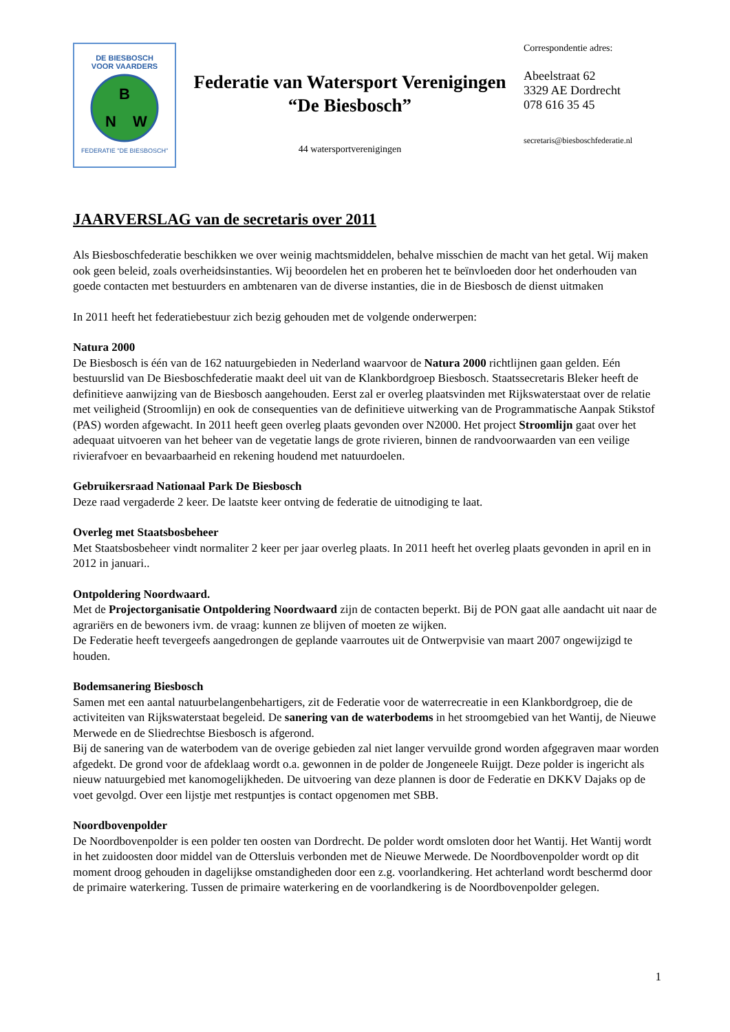DE BIESBOSCH
VOOR VAARDERS
B
N
W
FEDERATIE "DE BIESBOSCH"
Federatie van Watersport Verenigingen
“De Biesbosch”
44 watersportverenigingen
Correspondentie adres:
Abeelstraat 62
3329 AE Dordrecht
078 616 35 45
secretaris@biesboschfederatie.nl
JAARVERSLAG van de secretaris over 2011
Als Biesboschfederatie beschikken we over weinig machtsmiddelen, behalve misschien de macht van het getal. Wij maken ook geen beleid, zoals overheidsinstanties. Wij beoordelen het en proberen het te beïnvloeden door het onderhouden van goede contacten met bestuurders en ambtenaren van de diverse instanties, die in de Biesbosch de dienst uitmaken
In 2011 heeft het federatiebestuur zich bezig gehouden met de volgende onderwerpen:
Natura 2000
De Biesbosch is één van de 162 natuurgebieden in Nederland waarvoor de Natura 2000 richtlijnen gaan gelden. Eén bestuurslid van De Biesboschfederatie maakt deel uit van de Klankbordgroep Biesbosch. Staatssecretaris Bleker heeft de definitieve aanwijzing van de Biesbosch aangehouden. Eerst zal er overleg plaatsvinden met Rijkswaterstaat over de relatie met veiligheid (Stroomlijn) en ook de consequenties van de definitieve uitwerking van de Programmatische Aanpak Stikstof (PAS) worden afgewacht. In 2011 heeft geen overleg plaats gevonden over N2000. Het project Stroomlijn gaat over het adequaat uitvoeren van het beheer van de vegetatie langs de grote rivieren, binnen de randvoorwaarden van een veilige rivierafvoer en bevaarbaarheid en rekening houdend met natuurdoelen.
Gebruikersraad Nationaal Park De Biesbosch
Deze raad vergaderde 2 keer. De laatste keer ontving de federatie de uitnodiging te laat.
Overleg met Staatsbosbeheer
Met Staatsbosbeheer vindt normaliter 2 keer per jaar overleg plaats. In 2011 heeft het overleg plaats gevonden in april en in 2012 in januari..
Ontpoldering Noordwaard.
Met de Projectorganisatie Ontpoldering Noordwaard zijn de contacten beperkt. Bij de PON gaat alle aandacht uit naar de agrariërs en de bewoners ivm. de vraag: kunnen ze blijven of moeten ze wijken.
De Federatie heeft tevergeefs aangedrongen de geplande vaarroutes uit de Ontwerpvisie van maart 2007 ongewijzigd te houden.
Bodemsanering Biesbosch
Samen met een aantal natuurbelangenbehartigers, zit de Federatie voor de waterrecreatie in een Klankbordgroep, die de activiteiten van Rijkswaterstaat begeleid. De sanering van de waterbodems in het stroomgebied van het Wantij, de Nieuwe Merwede en de Sliedrechtse Biesbosch is afgerond.
Bij de sanering van de waterbodem van de overige gebieden zal niet langer vervuilde grond worden afgegraven maar worden afgedekt. De grond voor de afdeklaag wordt o.a. gewonnen in de polder de Jongeneele Ruijgt. Deze polder is ingericht als nieuw natuurgebied met kanomogelijkheden. De uitvoering van deze plannen is door de Federatie en DKKV Dajaks op de voet gevolgd. Over een lijstje met restpuntjes is contact opgenomen met SBB.
Noordbovenpolder
De Noordbovenpolder is een polder ten oosten van Dordrecht. De polder wordt omsloten door het Wantij. Het Wantij wordt in het zuidoosten door middel van de Ottersluis verbonden met de Nieuwe Merwede. De Noordbovenpolder wordt op dit moment droog gehouden in dagelijkse omstandigheden door een z.g. voorlandkering. Het achterland wordt beschermd door de primaire waterkering. Tussen de primaire waterkering en de voorlandkering is de Noordbovenpolder gelegen.
1